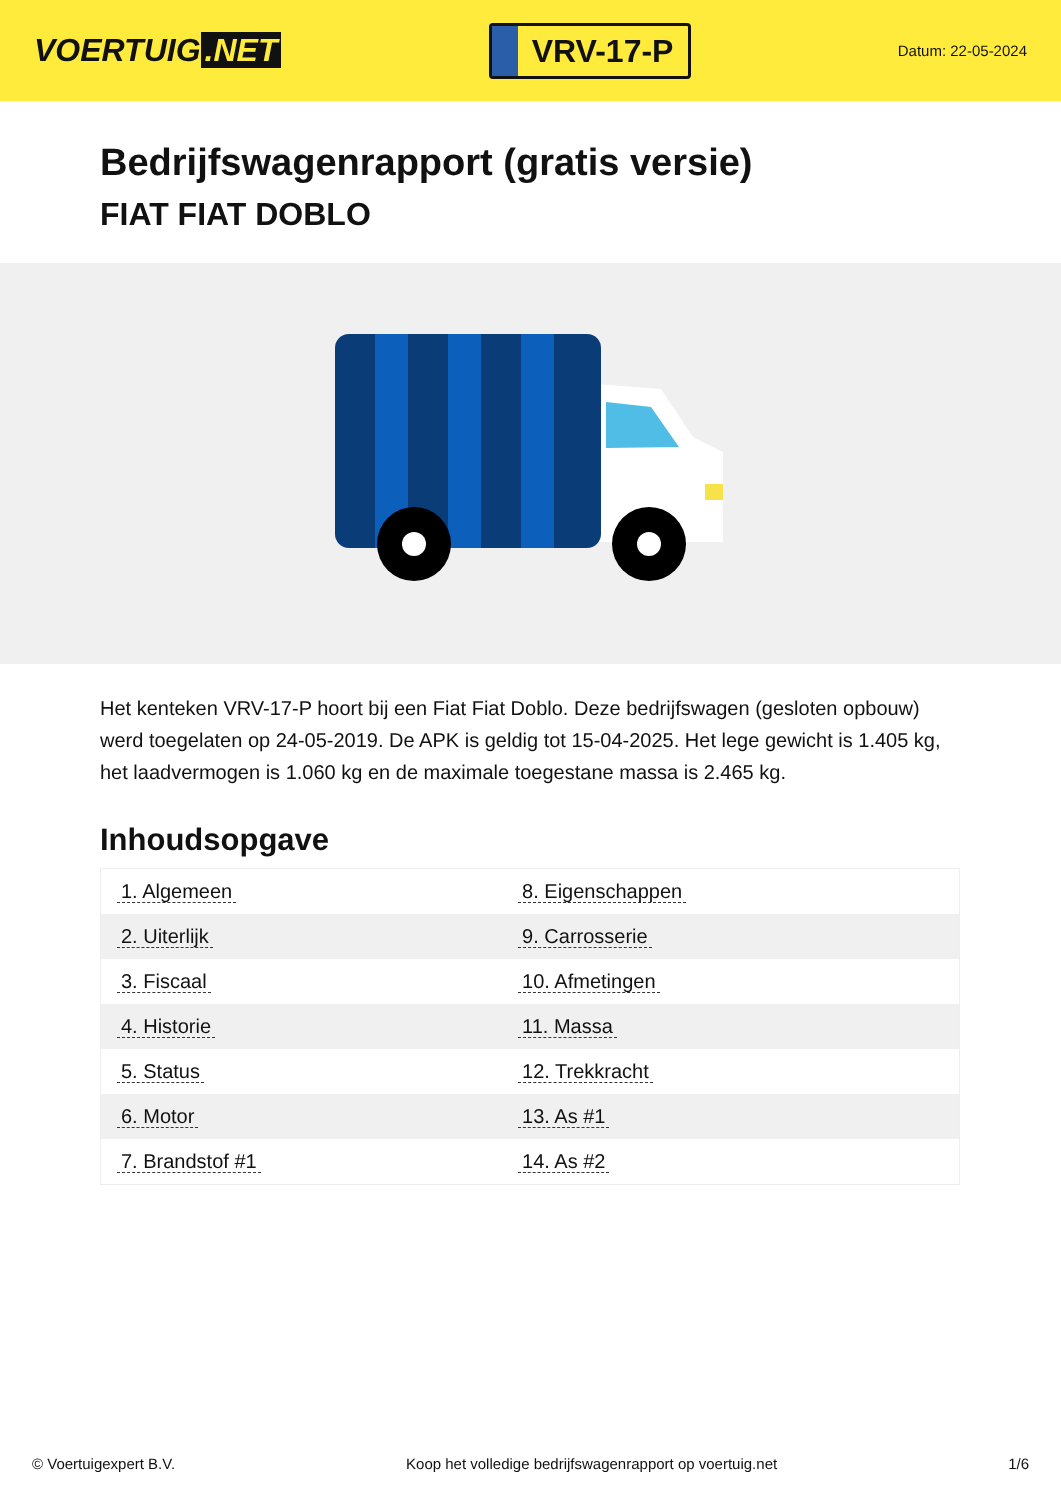VOERTUIG.NET
VRV-17-P
Datum: 22-05-2024
Bedrijfswagenrapport (gratis versie)
FIAT FIAT DOBLO
Het kenteken VRV-17-P hoort bij een Fiat Fiat Doblo. Deze bedrijfswagen (gesloten opbouw) werd toegelaten op 24-05-2019. De APK is geldig tot 15-04-2025. Het lege gewicht is 1.405 kg, het laadvermogen is 1.060 kg en de maximale toegestane massa is 2.465 kg.
Inhoudsopgave
| 1. Algemeen | 8. Eigenschappen |
| 2. Uiterlijk | 9. Carrosserie |
| 3. Fiscaal | 10. Afmetingen |
| 4. Historie | 11. Massa |
| 5. Status | 12. Trekkracht |
| 6. Motor | 13. As #1 |
| 7. Brandstof #1 | 14. As #2 |
© Voertuigexpert B.V. Koop het volledige bedrijfswagenrapport op voertuig.net 1/6